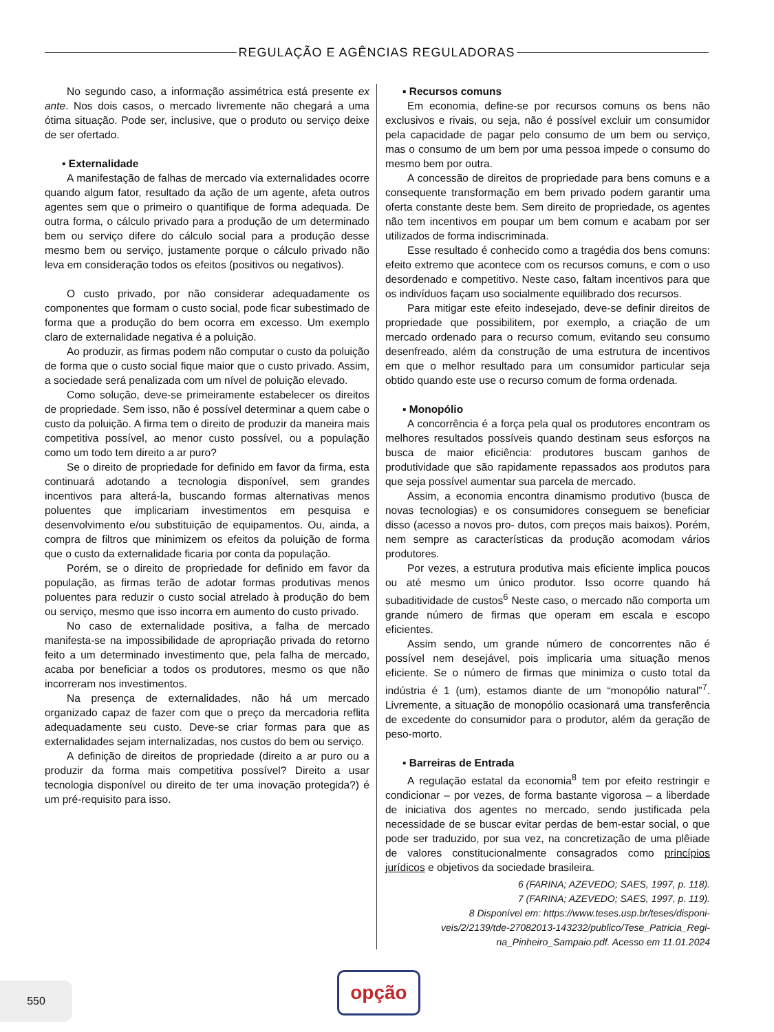REGULAÇÃO E AGÊNCIAS REGULADORAS
No segundo caso, a informação assimétrica está presente ex ante. Nos dois casos, o mercado livremente não chegará a uma ótima situação. Pode ser, inclusive, que o produto ou serviço deixe de ser ofertado.
▪ Externalidade
A manifestação de falhas de mercado via externalidades ocorre quando algum fator, resultado da ação de um agente, afeta outros agentes sem que o primeiro o quantifique de forma adequada. De outra forma, o cálculo privado para a produção de um determinado bem ou serviço difere do cálculo social para a produção desse mesmo bem ou serviço, justamente porque o cálculo privado não leva em consideração todos os efeitos (positivos ou negativos).
O custo privado, por não considerar adequadamente os componentes que formam o custo social, pode ficar subestimado de forma que a produção do bem ocorra em excesso. Um exemplo claro de externalidade negativa é a poluição.
Ao produzir, as firmas podem não computar o custo da poluição de forma que o custo social fique maior que o custo privado. Assim, a sociedade será penalizada com um nível de poluição elevado.
Como solução, deve-se primeiramente estabelecer os direitos de propriedade. Sem isso, não é possível determinar a quem cabe o custo da poluição. A firma tem o direito de produzir da maneira mais competitiva possível, ao menor custo possível, ou a população como um todo tem direito a ar puro?
Se o direito de propriedade for definido em favor da firma, esta continuará adotando a tecnologia disponível, sem grandes incentivos para alterá-la, buscando formas alternativas menos poluentes que implicariam investimentos em pesquisa e desenvolvimento e/ou substituição de equipamentos. Ou, ainda, a compra de filtros que minimizem os efeitos da poluição de forma que o custo da externalidade ficaria por conta da população.
Porém, se o direito de propriedade for definido em favor da população, as firmas terão de adotar formas produtivas menos poluentes para reduzir o custo social atrelado à produção do bem ou serviço, mesmo que isso incorra em aumento do custo privado.
No caso de externalidade positiva, a falha de mercado manifesta-se na impossibilidade de apropriação privada do retorno feito a um determinado investimento que, pela falha de mercado, acaba por beneficiar a todos os produtores, mesmo os que não incorreram nos investimentos.
Na presença de externalidades, não há um mercado organizado capaz de fazer com que o preço da mercadoria reflita adequadamente seu custo. Deve-se criar formas para que as externalidades sejam internalizadas, nos custos do bem ou serviço.
A definição de direitos de propriedade (direito a ar puro ou a produzir da forma mais competitiva possível? Direito a usar tecnologia disponível ou direito de ter uma inovação protegida?) é um pré-requisito para isso.
▪ Recursos comuns
Em economia, define-se por recursos comuns os bens não exclusivos e rivais, ou seja, não é possível excluir um consumidor pela capacidade de pagar pelo consumo de um bem ou serviço, mas o consumo de um bem por uma pessoa impede o consumo do mesmo bem por outra.
A concessão de direitos de propriedade para bens comuns e a consequente transformação em bem privado podem garantir uma oferta constante deste bem. Sem direito de propriedade, os agentes não tem incentivos em poupar um bem comum e acabam por ser utilizados de forma indiscriminada.
Esse resultado é conhecido como a tragédia dos bens comuns: efeito extremo que acontece com os recursos comuns, e com o uso desordenado e competitivo. Neste caso, faltam incentivos para que os indivíduos façam uso socialmente equilibrado dos recursos.
Para mitigar este efeito indesejado, deve-se definir direitos de propriedade que possibilitem, por exemplo, a criação de um mercado ordenado para o recurso comum, evitando seu consumo desenfreado, além da construção de uma estrutura de incentivos em que o melhor resultado para um consumidor particular seja obtido quando este use o recurso comum de forma ordenada.
▪ Monopólio
A concorrência é a força pela qual os produtores encontram os melhores resultados possíveis quando destinam seus esforços na busca de maior eficiência: produtores buscam ganhos de produtividade que são rapidamente repassados aos produtos para que seja possível aumentar sua parcela de mercado.
Assim, a economia encontra dinamismo produtivo (busca de novas tecnologias) e os consumidores conseguem se beneficiar disso (acesso a novos pro- dutos, com preços mais baixos). Porém, nem sempre as características da produção acomodam vários produtores.
Por vezes, a estrutura produtiva mais eficiente implica poucos ou até mesmo um único produtor. Isso ocorre quando há subaditividade de custos<sup>6</sup> Neste caso, o mercado não comporta um grande número de firmas que operam em escala e escopo eficientes.
Assim sendo, um grande número de concorrentes não é possível nem desejável, pois implicaria uma situação menos eficiente. Se o número de firmas que minimiza o custo total da indústria é 1 (um), estamos diante de um “monopólio natural”<sup>7</sup>. Livremente, a situação de monopólio ocasionará uma transferência de excedente do consumidor para o produtor, além da geração de peso-morto.
▪ Barreiras de Entrada
A regulação estatal da economia<sup>8</sup> tem por efeito restringir e condicionar – por vezes, de forma bastante vigorosa – a liberdade de iniciativa dos agentes no mercado, sendo justificada pela necessidade de se buscar evitar perdas de bem-estar social, o que pode ser traduzido, por sua vez, na concretização de uma plêiade de valores constitucionalmente consagrados como princípios jurídicos e objetivos da sociedade brasileira.
6 (FARINA; AZEVEDO; SAES, 1997, p. 118).
7 (FARINA; AZEVEDO; SAES, 1997, p. 119).
8 Disponível em: https://www.teses.usp.br/teses/disponi-
veis/2/2139/tde-27082013-143232/publico/Tese_Patricia_Regi-
na_Pinheiro_Sampaio.pdf. Acesso em 11.01.2024
550 opção